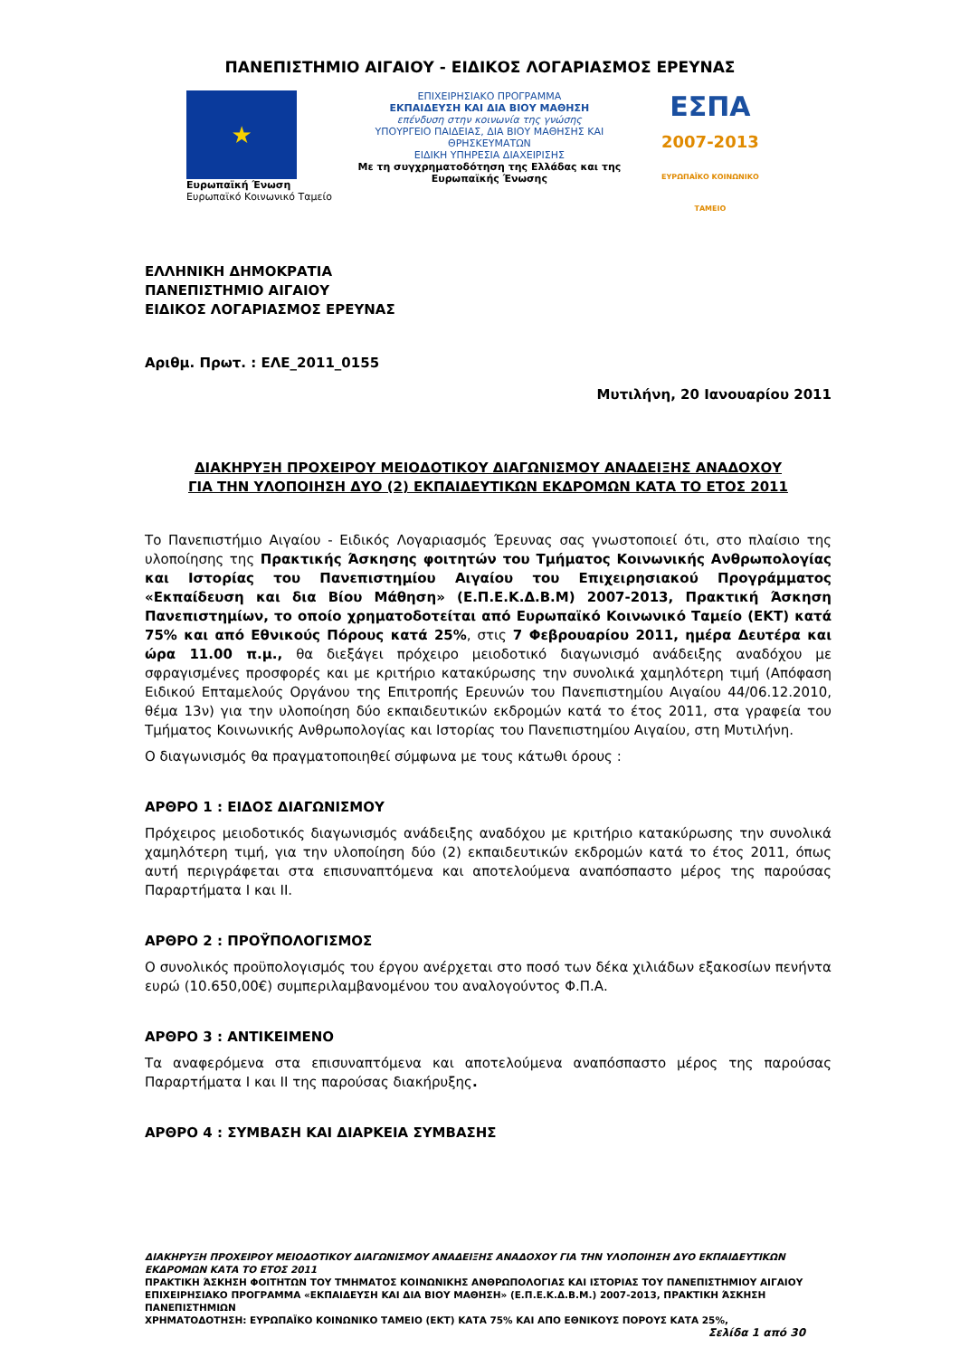ΠΑΝΕΠΙΣΤΗΜΙΟ ΑΙΓΑΙΟΥ - ΕΙΔΙΚΟΣ ΛΟΓΑΡΙΑΣΜΟΣ ΕΡΕΥΝΑΣ
★
Ευρωπαϊκή Ένωση
Ευρωπαϊκό Κοινωνικό Ταμείο
ΕΠΙΧΕΙΡΗΣΙΑΚΟ ΠΡΟΓΡΑΜΜΑ
ΕΚΠΑΙΔΕΥΣΗ ΚΑΙ ΔΙΑ ΒΙΟΥ ΜΑΘΗΣΗ
επένδυση στην κοινωνία της γνώσης
ΥΠΟΥΡΓΕΙΟ ΠΑΙΔΕΙΑΣ, ΔΙΑ ΒΙΟΥ ΜΑΘΗΣΗΣ ΚΑΙ ΘΡΗΣΚΕΥΜΑΤΩΝ
ΕΙΔΙΚΗ ΥΠΗΡΕΣΙΑ ΔΙΑΧΕΙΡΙΣΗΣ
Με τη συγχρηματοδότηση της Ελλάδας και της Ευρωπαϊκής Ένωσης
ΕΣΠΑ
2007-2013
ΕΥΡΩΠΑΪΚΟ ΚΟΙΝΩΝΙΚΟ ΤΑΜΕΙΟ
ΕΛΛΗΝΙΚΗ ΔΗΜΟΚΡΑΤΙΑ
ΠΑΝΕΠΙΣΤΗΜΙΟ ΑΙΓΑΙΟΥ
ΕΙΔΙΚΟΣ ΛΟΓΑΡΙΑΣΜΟΣ ΕΡΕΥΝΑΣ
Αριθμ. Πρωτ. : ΕΛΕ_2011_0155
Μυτιλήνη, 20 Ιανουαρίου 2011
ΔΙΑΚΗΡΥΞΗ ΠΡΟΧΕΙΡΟΥ ΜΕΙΟΔΟΤΙΚΟΥ ΔΙΑΓΩΝΙΣΜΟΥ ΑΝΑΔΕΙΞΗΣ ΑΝΑΔΟΧΟΥ
ΓΙΑ ΤΗΝ ΥΛΟΠΟΙΗΣΗ ΔΥΟ (2) ΕΚΠΑΙΔΕΥΤΙΚΩΝ ΕΚΔΡΟΜΩΝ ΚΑΤΑ ΤΟ ΕΤΟΣ 2011
Το Πανεπιστήμιο Αιγαίου - Ειδικός Λογαριασμός Έρευνας σας γνωστοποιεί ότι, στο πλαίσιο της υλοποίησης της Πρακτικής Άσκησης φοιτητών του Τμήματος Κοινωνικής Ανθρωπολογίας και Ιστορίας του Πανεπιστημίου Αιγαίου του Επιχειρησιακού Προγράμματος «Εκπαίδευση και δια Βίου Μάθηση» (Ε.Π.Ε.Κ.Δ.Β.Μ) 2007-2013, Πρακτική Άσκηση Πανεπιστημίων, το οποίο χρηματοδοτείται από Ευρωπαϊκό Κοινωνικό Ταμείο (ΕΚΤ) κατά 75% και από Εθνικούς Πόρους κατά 25%, στις 7 Φεβρουαρίου 2011, ημέρα Δευτέρα και ώρα 11.00 π.μ., θα διεξάγει πρόχειρο μειοδοτικό διαγωνισμό ανάδειξης αναδόχου με σφραγισμένες προσφορές και με κριτήριο κατακύρωσης την συνολικά χαμηλότερη τιμή (Απόφαση Ειδικού Επταμελούς Οργάνου της Επιτροπής Ερευνών του Πανεπιστημίου Αιγαίου 44/06.12.2010, θέμα 13ν) για την υλοποίηση δύο εκπαιδευτικών εκδρομών κατά το έτος 2011, στα γραφεία του Τμήματος Κοινωνικής Ανθρωπολογίας και Ιστορίας του Πανεπιστημίου Αιγαίου, στη Μυτιλήνη.
Ο διαγωνισμός θα πραγματοποιηθεί σύμφωνα με τους κάτωθι όρους :
ΑΡΘΡΟ 1 : ΕΙΔΟΣ ΔΙΑΓΩΝΙΣΜΟΥ
Πρόχειρος μειοδοτικός διαγωνισμός ανάδειξης αναδόχου με κριτήριο κατακύρωσης την συνολικά χαμηλότερη τιμή, για την υλοποίηση δύο (2) εκπαιδευτικών εκδρομών κατά το έτος 2011, όπως αυτή περιγράφεται στα επισυναπτόμενα και αποτελούμενα αναπόσπαστο μέρος της παρούσας Παραρτήματα Ι και ΙΙ.
ΑΡΘΡΟ 2 : ΠΡΟΫΠΟΛΟΓΙΣΜΟΣ
Ο συνολικός προϋπολογισμός του έργου ανέρχεται στο ποσό των δέκα χιλιάδων εξακοσίων πενήντα ευρώ (10.650,00€) συμπεριλαμβανομένου του αναλογούντος Φ.Π.Α.
ΑΡΘΡΟ 3 : ΑΝΤΙΚΕΙΜΕΝΟ
Τα αναφερόμενα στα επισυναπτόμενα και αποτελούμενα αναπόσπαστο μέρος της παρούσας Παραρτήματα Ι και ΙΙ της παρούσας διακήρυξης.
ΑΡΘΡΟ 4 : ΣΥΜΒΑΣΗ ΚΑΙ ΔΙΑΡΚΕΙΑ ΣΥΜΒΑΣΗΣ
ΔΙΑΚΗΡΥΞΗ ΠΡΟΧΕΙΡΟΥ ΜΕΙΟΔΟΤΙΚΟΥ ΔΙΑΓΩΝΙΣΜΟΥ ΑΝΑΔΕΙΞΗΣ ΑΝΑΔΟΧΟΥ ΓΙΑ ΤΗΝ ΥΛΟΠΟΙΗΣΗ ΔΥΟ ΕΚΠΑΙΔΕΥΤΙΚΩΝ ΕΚΔΡΟΜΩΝ ΚΑΤΑ ΤΟ ΕΤΟΣ 2011
ΠΡΑΚΤΙΚΗ ΆΣΚΗΣΗ ΦΟΙΤΗΤΩΝ ΤΟΥ ΤΜΗΜΑΤΟΣ ΚΟΙΝΩΝΙΚΗΣ ΑΝΘΡΩΠΟΛΟΓΙΑΣ ΚΑΙ ΙΣΤΟΡΙΑΣ ΤΟΥ ΠΑΝΕΠΙΣΤΗΜΙΟΥ ΑΙΓΑΙΟΥ ΕΠΙΧΕΙΡΗΣΙΑΚΟ ΠΡΟΓΡΑΜΜΑ «ΕΚΠΑΙΔΕΥΣΗ ΚΑΙ ΔΙΑ ΒΙΟΥ ΜΑΘΗΣΗ» (Ε.Π.Ε.Κ.Δ.Β.Μ.) 2007-2013, ΠΡΑΚΤΙΚΗ ΆΣΚΗΣΗ ΠΑΝΕΠΙΣΤΗΜΙΩΝ
ΧΡΗΜΑΤΟΔΟΤΗΣΗ: ΕΥΡΩΠΑΪΚΟ ΚΟΙΝΩΝΙΚΟ ΤΑΜΕΙΟ (ΕΚΤ) ΚΑΤΑ 75% ΚΑΙ ΑΠΟ ΕΘΝΙΚΟΥΣ ΠΟΡΟΥΣ ΚΑΤΑ 25%,
Σελίδα 1 από 30